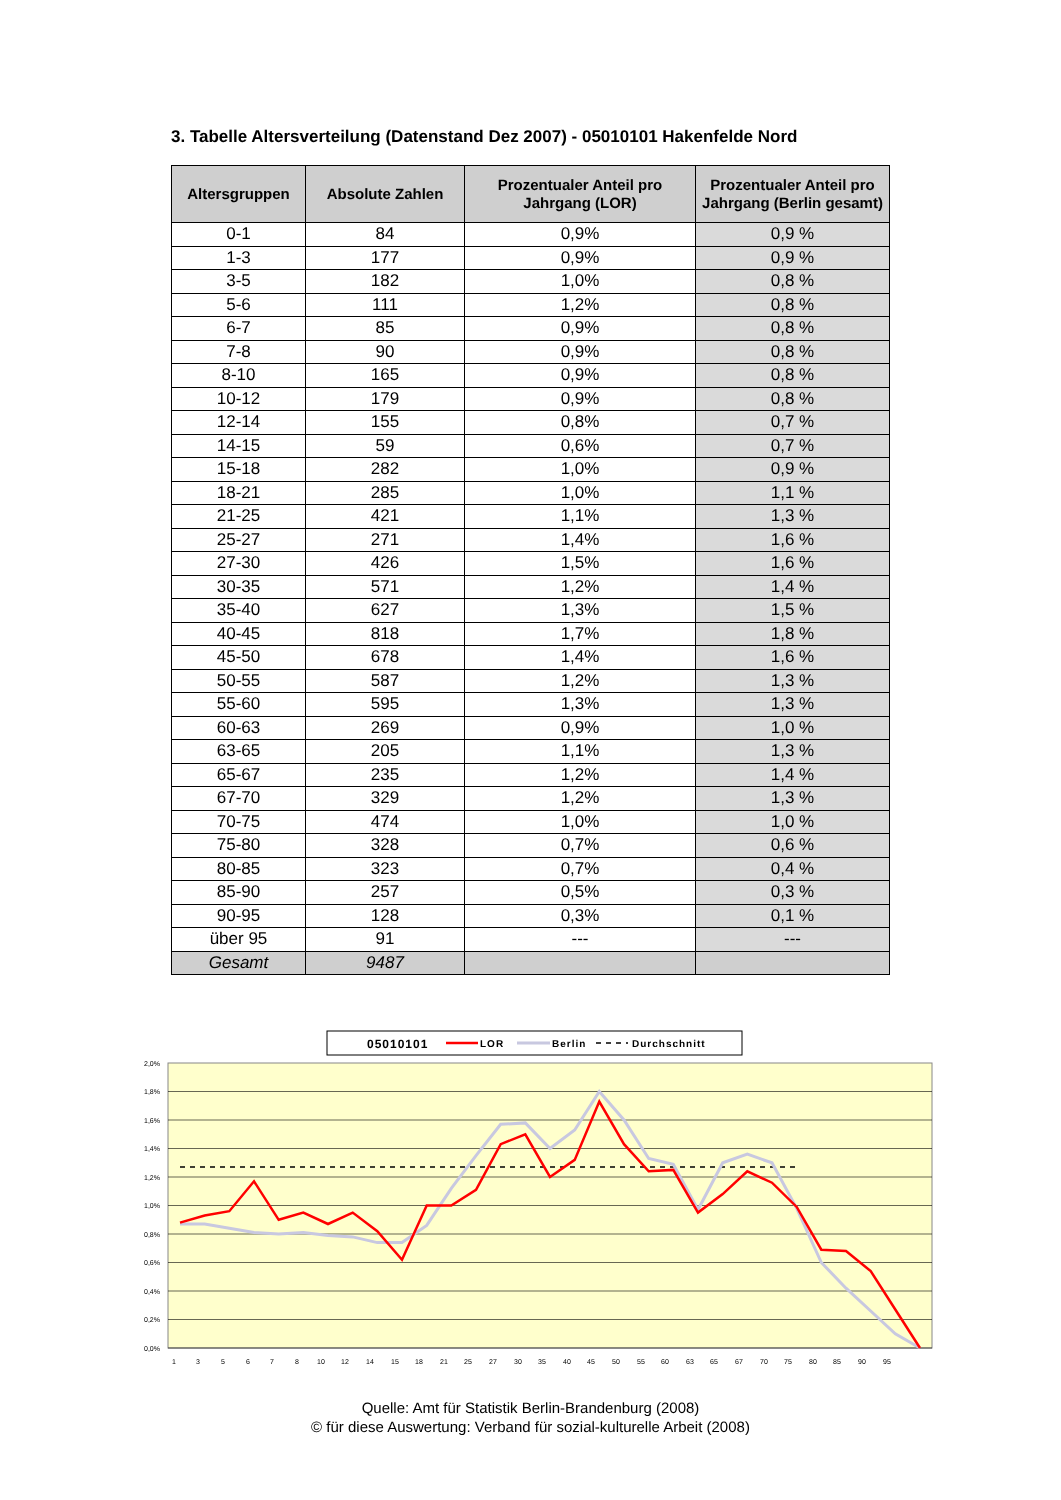3. Tabelle Altersverteilung (Datenstand Dez 2007) - 05010101 Hakenfelde Nord
| Altersgruppen | Absolute Zahlen | Prozentualer Anteil pro Jahrgang (LOR) | Prozentualer Anteil pro Jahrgang (Berlin gesamt) |
| --- | --- | --- | --- |
| 0-1 | 84 | 0,9% | 0,9 % |
| 1-3 | 177 | 0,9% | 0,9 % |
| 3-5 | 182 | 1,0% | 0,8 % |
| 5-6 | 111 | 1,2% | 0,8 % |
| 6-7 | 85 | 0,9% | 0,8 % |
| 7-8 | 90 | 0,9% | 0,8 % |
| 8-10 | 165 | 0,9% | 0,8 % |
| 10-12 | 179 | 0,9% | 0,8 % |
| 12-14 | 155 | 0,8% | 0,7 % |
| 14-15 | 59 | 0,6% | 0,7 % |
| 15-18 | 282 | 1,0% | 0,9 % |
| 18-21 | 285 | 1,0% | 1,1 % |
| 21-25 | 421 | 1,1% | 1,3 % |
| 25-27 | 271 | 1,4% | 1,6 % |
| 27-30 | 426 | 1,5% | 1,6 % |
| 30-35 | 571 | 1,2% | 1,4 % |
| 35-40 | 627 | 1,3% | 1,5 % |
| 40-45 | 818 | 1,7% | 1,8 % |
| 45-50 | 678 | 1,4% | 1,6 % |
| 50-55 | 587 | 1,2% | 1,3 % |
| 55-60 | 595 | 1,3% | 1,3 % |
| 60-63 | 269 | 0,9% | 1,0 % |
| 63-65 | 205 | 1,1% | 1,3 % |
| 65-67 | 235 | 1,2% | 1,4 % |
| 67-70 | 329 | 1,2% | 1,3 % |
| 70-75 | 474 | 1,0% | 1,0 % |
| 75-80 | 328 | 0,7% | 0,6 % |
| 80-85 | 323 | 0,7% | 0,4 % |
| 85-90 | 257 | 0,5% | 0,3 % |
| 90-95 | 128 | 0,3% | 0,1 % |
| über 95 | 91 | --- | --- |
| Gesamt | 9487 | | |
05010101
LOR
Berlin
Durchschnitt
2,0%
1,8%
1,6%
1,4%
1,2%
1,0%
0,8%
0,6%
0,4%
0,2%
0,0%
1
3
5
6
7
8
10
12
14
15
18
21
25
27
30
35
40
45
50
55
60
63
65
67
70
75
80
85
90
95
Quelle: Amt für Statistik Berlin-Brandenburg (2008)
© für diese Auswertung: Verband für sozial-kulturelle Arbeit (2008)